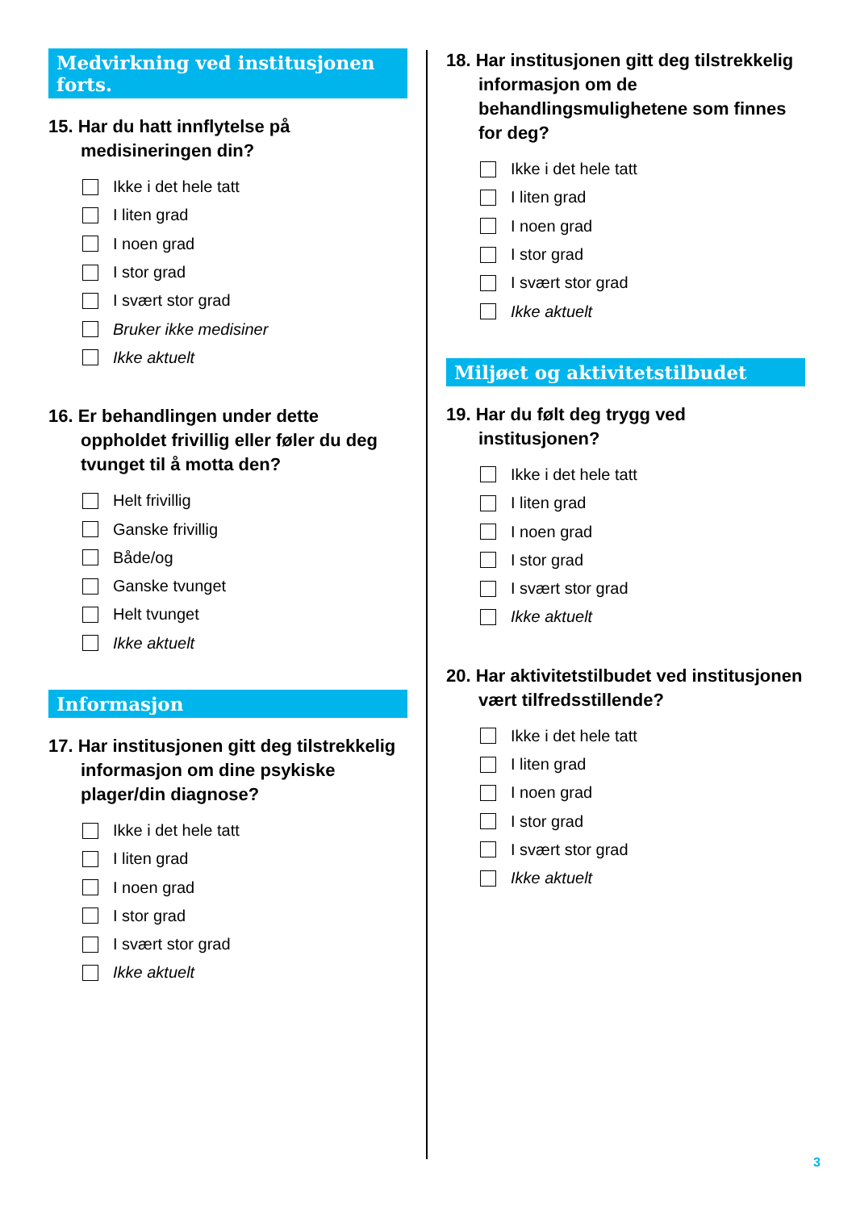Medvirkning ved institusjonen forts.
15. Har du hatt innflytelse på medisineringen din?
Ikke i det hele tatt
I liten grad
I noen grad
I stor grad
I svært stor grad
Bruker ikke medisiner
Ikke aktuelt
16. Er behandlingen under dette oppholdet frivillig eller føler du deg tvunget til å motta den?
Helt frivillig
Ganske frivillig
Både/og
Ganske tvunget
Helt tvunget
Ikke aktuelt
Informasjon
17. Har institusjonen gitt deg tilstrekkelig informasjon om dine psykiske plager/din diagnose?
Ikke i det hele tatt
I liten grad
I noen grad
I stor grad
I svært stor grad
Ikke aktuelt
18. Har institusjonen gitt deg tilstrekkelig informasjon om de behandlingsmulighetene som finnes for deg?
Ikke i det hele tatt
I liten grad
I noen grad
I stor grad
I svært stor grad
Ikke aktuelt
Miljøet og aktivitetstilbudet
19. Har du følt deg trygg ved institusjonen?
Ikke i det hele tatt
I liten grad
I noen grad
I stor grad
I svært stor grad
Ikke aktuelt
20. Har aktivitetstilbudet ved institusjonen vært tilfredsstillende?
Ikke i det hele tatt
I liten grad
I noen grad
I stor grad
I svært stor grad
Ikke aktuelt
3